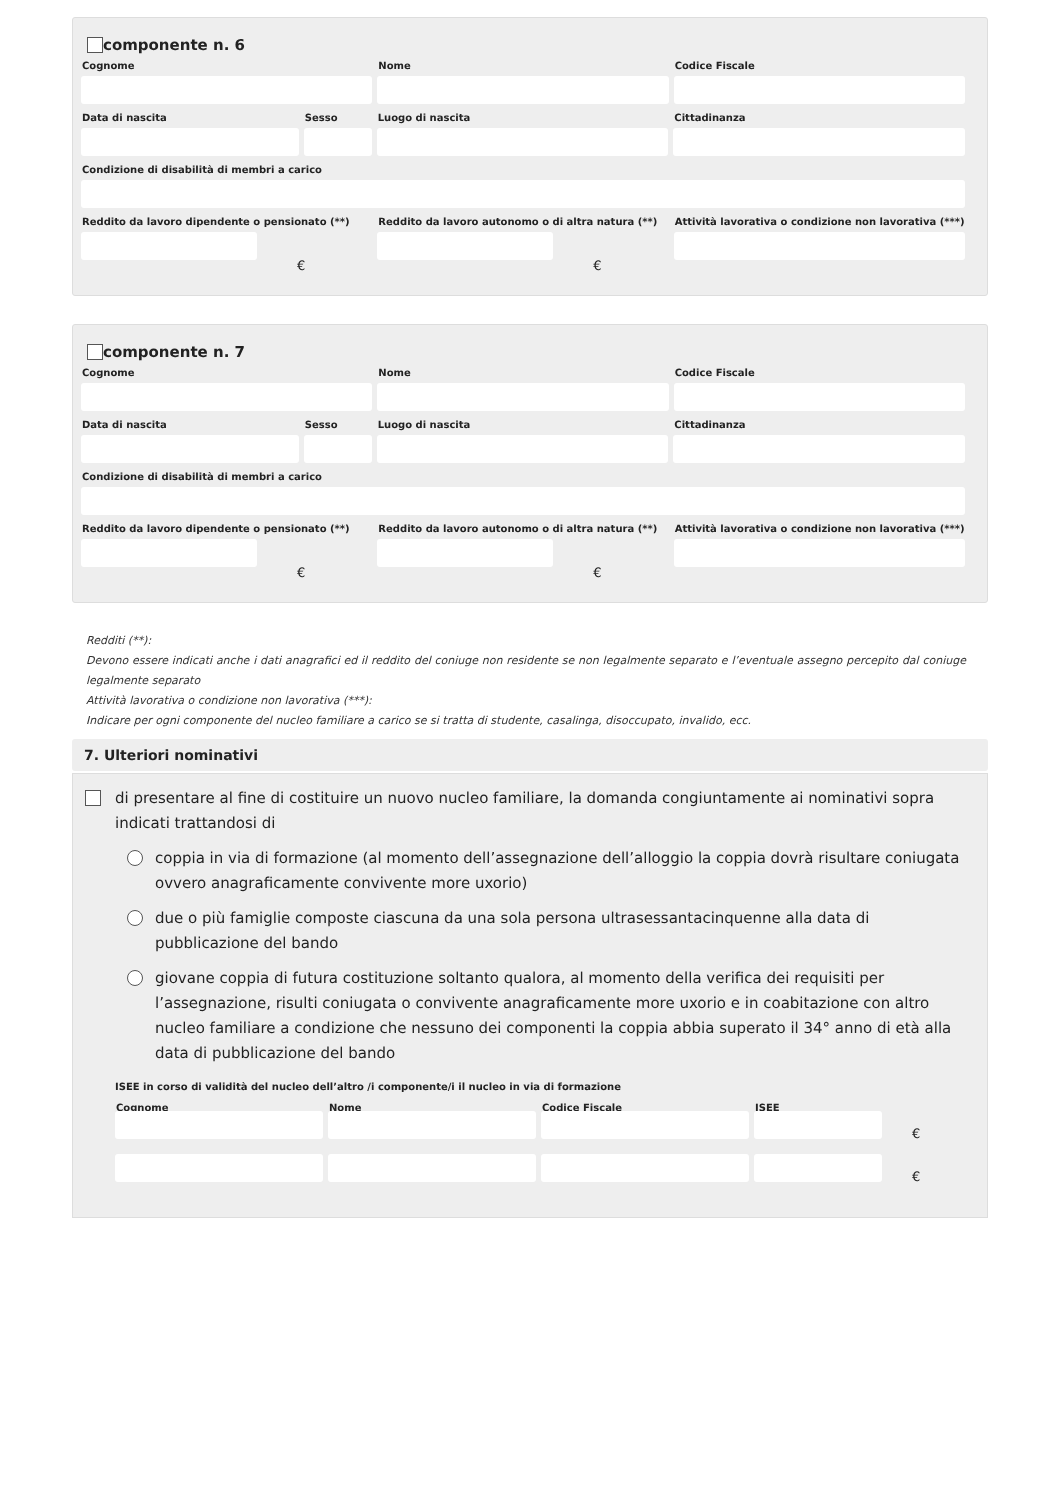componente n. 6
Cognome Nome Codice Fiscale
Data di nascita Sesso Luogo di nascita Cittadinanza
Condizione di disabilità di membri a carico
Reddito da lavoro dipendente o pensionato (**)
€
Reddito da lavoro autonomo o di altra natura (**)
€
Attività lavorativa o condizione non lavorativa (***)
componente n. 7
Cognome Nome Codice Fiscale
Data di nascita Sesso Luogo di nascita Cittadinanza
Condizione di disabilità di membri a carico
Reddito da lavoro dipendente o pensionato (**)
€
Reddito da lavoro autonomo o di altra natura (**)
€
Attività lavorativa o condizione non lavorativa (***)
Redditi (**):
Devono essere indicati anche i dati anagrafici ed il reddito del coniuge non residente se non legalmente separato e l’eventuale assegno percepito dal coniuge legalmente separato
Attività lavorativa o condizione non lavorativa (***):
Indicare per ogni componente del nucleo familiare a carico se si tratta di studente, casalinga, disoccupato, invalido, ecc.
7. Ulteriori nominativi
di presentare al fine di costituire un nuovo nucleo familiare, la domanda congiuntamente ai nominativi sopra indicati trattandosi di
coppia in via di formazione (al momento dell’assegnazione dell’alloggio la coppia dovrà risultare coniugata ovvero anagraficamente convivente more uxorio)
due o più famiglie composte ciascuna da una sola persona ultrasessantacinquenne alla data di pubblicazione del bando
giovane coppia di futura costituzione soltanto qualora, al momento della verifica dei requisiti per l’assegnazione, risulti coniugata o convivente anagraficamente more uxorio e in coabitazione con altro nucleo familiare a condizione che nessuno dei componenti la coppia abbia superato il 34° anno di età alla data di pubblicazione del bando
ISEE in corso di validità del nucleo dell’altro /i componente/i il nucleo in via di formazione
Cognome Nome Codice Fiscale ISEE
€
€